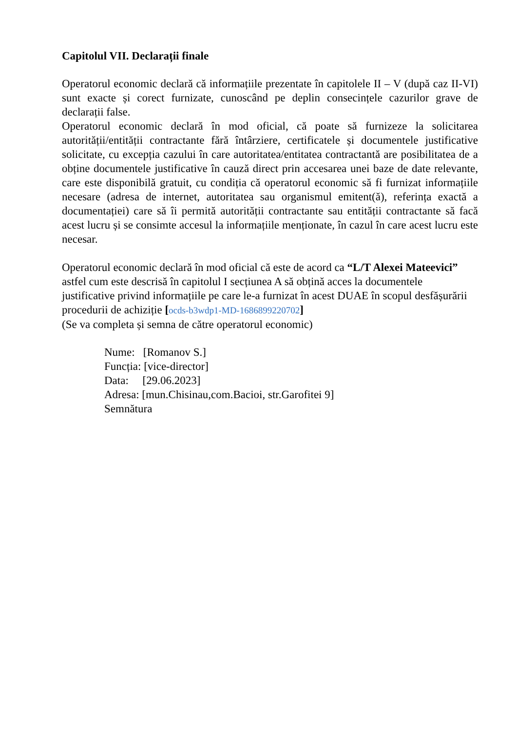Capitolul VII. Declarații finale
Operatorul economic declară că informațiile prezentate în capitolele II – V (după caz II-VI) sunt exacte și corect furnizate, cunoscând pe deplin consecințele cazurilor grave de declarații false.
Operatorul economic declară în mod oficial, că poate să furnizeze la solicitarea autorității/entității contractante fără întârziere, certificatele și documentele justificative solicitate, cu excepția cazului în care autoritatea/entitatea contractantă are posibilitatea de a obține documentele justificative în cauză direct prin accesarea unei baze de date relevante, care este disponibilă gratuit, cu condiția că operatorul economic să fi furnizat informațiile necesare (adresa de internet, autoritatea sau organismul emitent(ă), referința exactă a documentației) care să îi permită autorității contractante sau entității contractante să facă acest lucru și se consimte accesul la informațiile menționate, în cazul în care acest lucru este necesar.
Operatorul economic declară în mod oficial că este de acord ca “L/T Alexei Mateevici” astfel cum este descrisă în capitolul I secțiunea A să obțină acces la documentele justificative privind informațiile pe care le-a furnizat în acest DUAE în scopul desfășurării procedurii de achiziție [ocds-b3wdp1-MD-1686899220702]
(Se va completa și semna de către operatorul economic)
Nume: [Romanov S.]
Funcția: [vice-director]
Data: [29.06.2023]
Adresa: [mun.Chisinau,com.Bacioi, str.Garofitei 9]
Semnătura